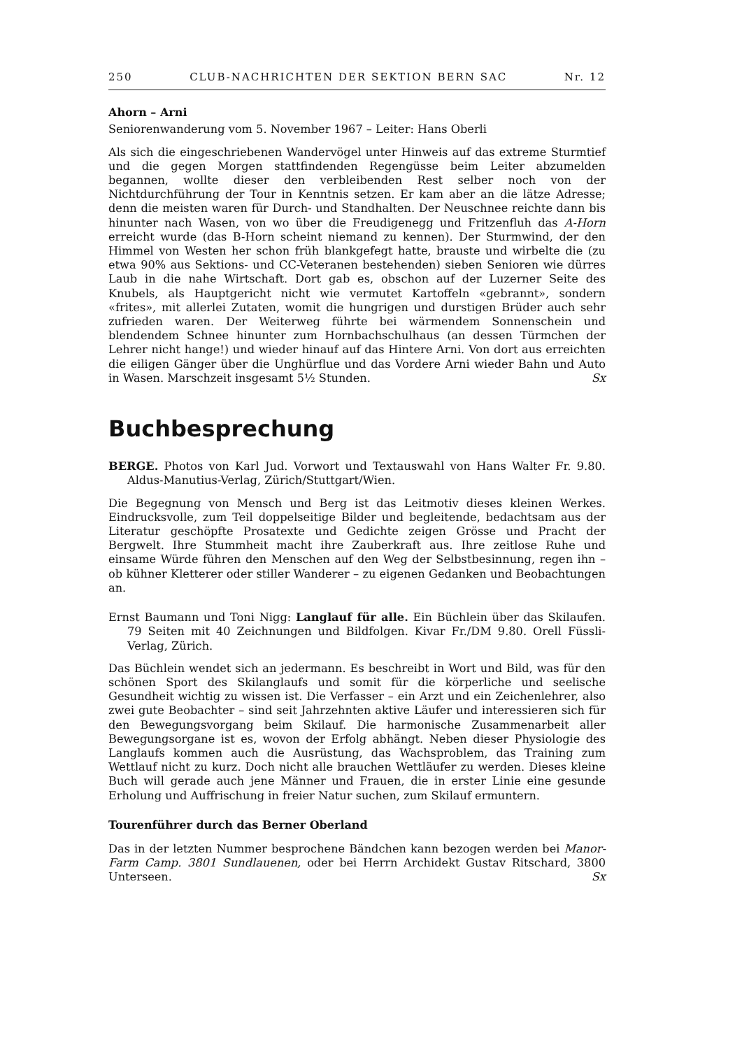250 CLUB-NACHRICHTEN DER SEKTION BERN SAC Nr. 12
Ahorn – Arni
Seniorenwanderung vom 5. November 1967 – Leiter: Hans Oberli
Als sich die eingeschriebenen Wandervögel unter Hinweis auf das extreme Sturmtief und die gegen Morgen stattfindenden Regengüsse beim Leiter abzumelden begannen, wollte dieser den verbleibenden Rest selber noch von der Nichtdurchführung der Tour in Kenntnis setzen. Er kam aber an die lätze Adresse; denn die meisten waren für Durch- und Standhalten. Der Neuschnee reichte dann bis hinunter nach Wasen, von wo über die Freudigenegg und Fritzenfluh das A-Horn erreicht wurde (das B-Horn scheint niemand zu kennen). Der Sturmwind, der den Himmel von Westen her schon früh blankgefegt hatte, brauste und wirbelte die (zu etwa 90% aus Sektions- und CC-Veteranen bestehenden) sieben Senioren wie dürres Laub in die nahe Wirtschaft. Dort gab es, obschon auf der Luzerner Seite des Knubels, als Hauptgericht nicht wie vermutet Kartoffeln «gebrannt», sondern «frites», mit allerlei Zutaten, womit die hungrigen und durstigen Brüder auch sehr zufrieden waren. Der Weiterweg führte bei wärmendem Sonnenschein und blendendem Schnee hinunter zum Hornbachschulhaus (an dessen Türmchen der Lehrer nicht hange!) und wieder hinauf auf das Hintere Arni. Von dort aus erreichten die eiligen Gänger über die Unghürflue und das Vordere Arni wieder Bahn und Auto in Wasen. Marschzeit insgesamt 5½ Stunden. Sx
Buchbesprechung
BERGE. Photos von Karl Jud. Vorwort und Textauswahl von Hans Walter Fr. 9.80. Aldus-Manutius-Verlag, Zürich/Stuttgart/Wien.
Die Begegnung von Mensch und Berg ist das Leitmotiv dieses kleinen Werkes. Eindrucksvolle, zum Teil doppelseitige Bilder und begleitende, bedachtsam aus der Literatur geschöpfte Prosatexte und Gedichte zeigen Grösse und Pracht der Bergwelt. Ihre Stummheit macht ihre Zauberkraft aus. Ihre zeitlose Ruhe und einsame Würde führen den Menschen auf den Weg der Selbstbesinnung, regen ihn – ob kühner Kletterer oder stiller Wanderer – zu eigenen Gedanken und Beobachtungen an.
Ernst Baumann und Toni Nigg: Langlauf für alle. Ein Büchlein über das Skilaufen. 79 Seiten mit 40 Zeichnungen und Bildfolgen. Kivar Fr./DM 9.80. Orell Füssli-Verlag, Zürich.
Das Büchlein wendet sich an jedermann. Es beschreibt in Wort und Bild, was für den schönen Sport des Skilanglaufs und somit für die körperliche und seelische Gesundheit wichtig zu wissen ist. Die Verfasser – ein Arzt und ein Zeichenlehrer, also zwei gute Beobachter – sind seit Jahrzehnten aktive Läufer und interessieren sich für den Bewegungsvorgang beim Skilauf. Die harmonische Zusammenarbeit aller Bewegungsorgane ist es, wovon der Erfolg abhängt. Neben dieser Physiologie des Langlaufs kommen auch die Ausrüstung, das Wachsproblem, das Training zum Wettlauf nicht zu kurz. Doch nicht alle brauchen Wettläufer zu werden. Dieses kleine Buch will gerade auch jene Männer und Frauen, die in erster Linie eine gesunde Erholung und Auffrischung in freier Natur suchen, zum Skilauf ermuntern.
Tourenführer durch das Berner Oberland
Das in der letzten Nummer besprochene Bändchen kann bezogen werden bei Manor-Farm Camp. 3801 Sundlauenen, oder bei Herrn Archidekt Gustav Ritschard, 3800 Unterseen. Sx